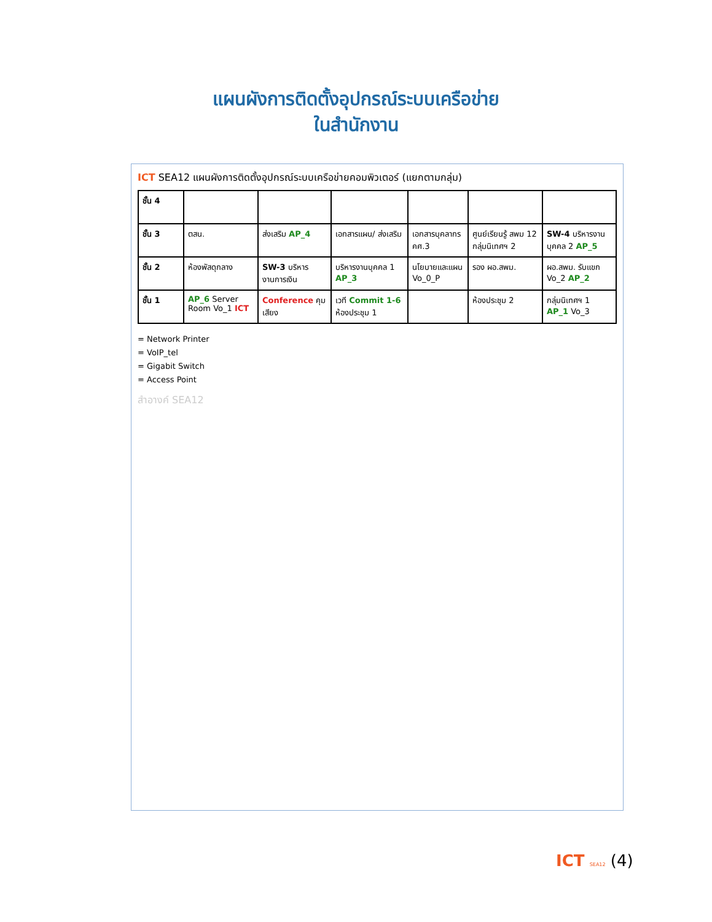แผนผังการติดตั้งอุปกรณ์ระบบเครือข่าย
ในสำนักงาน
ICT SEA12 แผนผังการติดตั้งอุปกรณ์ระบบเครือข่ายคอมพิวเตอร์ (แยกตามกลุ่ม)
| ชั้น 4 | | | | | | |
| ชั้น 3 | ตสน. | ส่งเสริม AP_4 | เอกสารแผน/ ส่งเสริม | เอกสารบุคลากร คศ.3 | ศูนย์เรียนรู้ สพม 12 กลุ่มนิเทศฯ 2 | SW-4 บริหารงานบุคคล 2 AP_5 |
| ชั้น 2 | ห้องพัสดุกลาง | SW-3 บริหารงานการเงิน | บริหารงานบุคคล 1 AP_3 | นโยบายและแผน Vo_0_P | รอง ผอ.สพม. | ผอ.สพม. รับแขก Vo_2 AP_2 |
| ชั้น 1 | AP_6 Server Room Vo_1 ICT | Conference คุมเสียง | เวที Commit 1-6 ห้องประชุม 1 | | ห้องประชุม 2 | กลุ่มนิเทศฯ 1 AP_1 Vo_3 |
= Network Printer
= VoIP_tel
= Gigabit Switch
= Access Point
สำอางค์ SEA12
ICT SEA12 (4)